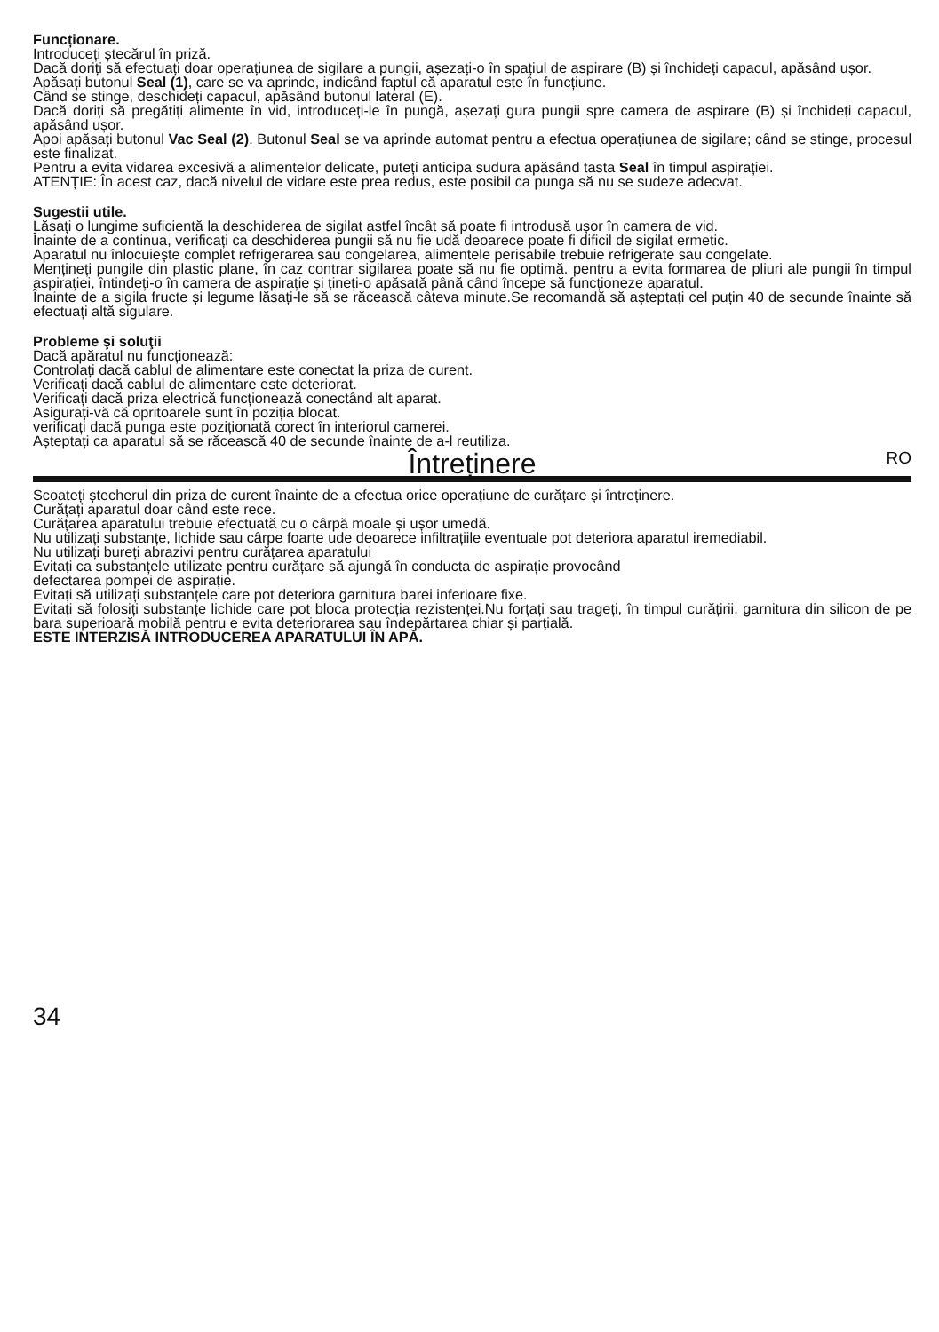Funcționare.
Introduceți ștecărul în priză.
Dacă doriți să efectuați doar operațiunea de sigilare a pungii, așezați-o în spațiul de aspirare (B) și închideți capacul, apăsând ușor.
Apăsați butonul Seal (1), care se va aprinde, indicând faptul că aparatul este în funcțiune.
Când se stinge, deschideți capacul, apăsând butonul lateral (E).
Dacă doriți să pregătiți alimente în vid, introduceți-le în pungă, așezați gura pungii spre camera de aspirare (B) și închideți capacul, apăsând ușor.
Apoi apăsați butonul Vac Seal (2). Butonul Seal se va aprinde automat pentru a efectua operațiunea de sigilare; când se stinge, procesul este finalizat.
Pentru a evita vidarea excesivă a alimentelor delicate, puteți anticipa sudura apăsând tasta Seal în timpul aspirației.
ATENȚIE: În acest caz, dacă nivelul de vidare este prea redus, este posibil ca punga să nu se sudeze adecvat.
Sugestii utile.
Lăsați o lungime suficientă la deschiderea de sigilat astfel încât să poate fi introdusă ușor în camera de vid.
Înainte de a continua, verificați ca deschiderea pungii să nu fie udă deoarece poate fi dificil de sigilat ermetic.
Aparatul nu înlocuiește complet refrigerarea sau congelarea, alimentele perisabile trebuie refrigerate sau congelate.
Mențineți pungile din plastic plane, în caz contrar sigilarea poate să nu fie optimă. pentru a evita formarea de pliuri ale pungii în timpul aspirației, întindeți-o în camera de aspirație și țineți-o apăsată până când începe să funcționeze aparatul.
Înainte de a sigila fructe și legume lăsați-le să se răcească câteva minute.Se recomandă să așteptați cel puțin 40 de secunde înainte să efectuați altă sigulare.
Probleme şi soluţii
Dacă apăratul nu funcționează:
Controlați dacă cablul de alimentare este conectat la priza de curent.
Verificați dacă cablul de alimentare este deteriorat.
Verificați dacă priza electrică funcționează conectând alt aparat.
Asigurați-vă că opritoarele sunt în poziția blocat.
verificați dacă punga este poziționată corect în interiorul camerei.
Așteptați ca aparatul să se răcească 40 de secunde înainte de a-l reutiliza.
Întreținere
RO
Scoateți ștecherul din priza de curent înainte de a efectua orice operațiune de curățare și întreținere.
Curățați aparatul doar când este rece.
Curățarea aparatului trebuie efectuată cu o cârpă moale și ușor umedă.
Nu utilizați substanțe, lichide sau cârpe foarte ude deoarece infiltrațiile eventuale pot deteriora aparatul iremediabil.
Nu utilizați bureți abrazivi pentru curățarea aparatului
Evitați ca substanțele utilizate pentru curățare să ajungă în conducta de aspirație provocând
defectarea pompei de aspirație.
Evitați să utilizați substanțele care pot deteriora garnitura barei inferioare fixe.
Evitați să folosiți substanțe lichide care pot bloca protecția rezistenței.Nu forțați sau trageți, în timpul curățirii, garnitura din silicon de pe bara superioară mobilă pentru e evita deteriorarea sau îndepărtarea chiar și parțială.
ESTE INTERZISĂ INTRODUCEREA APARATULUI ÎN APĂ.
34